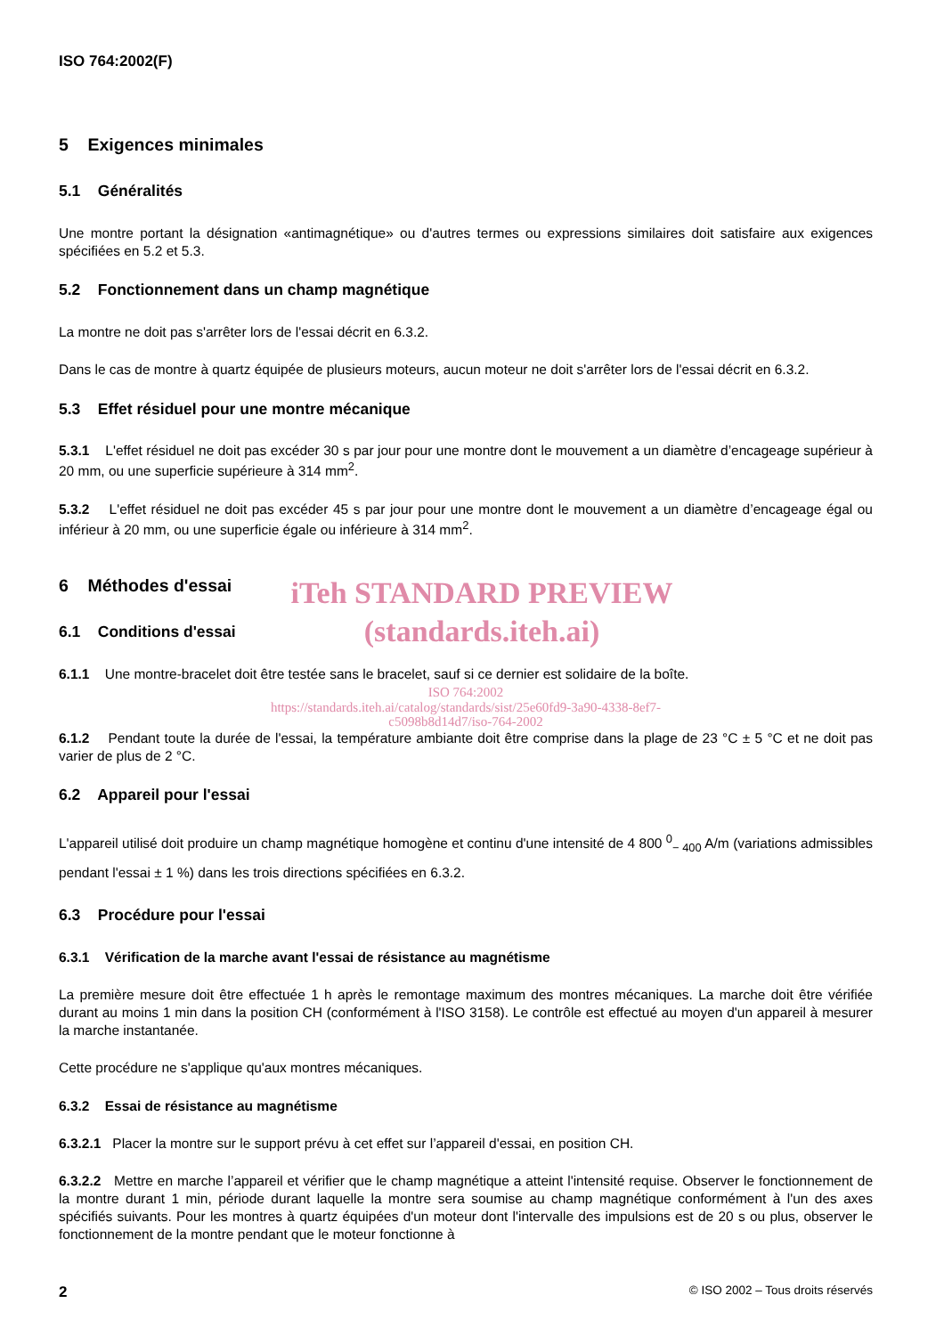ISO 764:2002(F)
5 Exigences minimales
5.1 Généralités
Une montre portant la désignation «antimagnétique» ou d'autres termes ou expressions similaires doit satisfaire aux exigences spécifiées en 5.2 et 5.3.
5.2 Fonctionnement dans un champ magnétique
La montre ne doit pas s'arrêter lors de l'essai décrit en 6.3.2.
Dans le cas de montre à quartz équipée de plusieurs moteurs, aucun moteur ne doit s'arrêter lors de l'essai décrit en 6.3.2.
5.3 Effet résiduel pour une montre mécanique
5.3.1 L'effet résiduel ne doit pas excéder 30 s par jour pour une montre dont le mouvement a un diamètre d’encageage supérieur à 20 mm, ou une superficie supérieure à 314 mm<sup>2</sup>.
5.3.2 L'effet résiduel ne doit pas excéder 45 s par jour pour une montre dont le mouvement a un diamètre d’encageage égal ou inférieur à 20 mm, ou une superficie égale ou inférieure à 314 mm<sup>2</sup>.
6 Méthodes d'essai
6.1 Conditions d'essai
iTeh STANDARD PREVIEW
(standards.iteh.ai)
6.1.1 Une montre-bracelet doit être testée sans le bracelet, sauf si ce dernier est solidaire de la boîte.
ISO 764:2002
https://standards.iteh.ai/catalog/standards/sist/25e60fd9-3a90-4338-8ef7-
c5098b8d14d7/iso-764-2002
6.1.2 Pendant toute la durée de l'essai, la température ambiante doit être comprise dans la plage de 23 °C ± 5 °C et ne doit pas varier de plus de 2 °C.
6.2 Appareil pour l'essai
L'appareil utilisé doit produire un champ magnétique homogène et continu d'une intensité de 4 800 <sup>0</sup><sub>− 400</sub> A/m (variations admissibles pendant l'essai ± 1 %) dans les trois directions spécifiées en 6.3.2.
6.3 Procédure pour l'essai
6.3.1 Vérification de la marche avant l'essai de résistance au magnétisme
La première mesure doit être effectuée 1 h après le remontage maximum des montres mécaniques. La marche doit être vérifiée durant au moins 1 min dans la position CH (conformément à l'ISO 3158). Le contrôle est effectué au moyen d'un appareil à mesurer la marche instantanée.
Cette procédure ne s'applique qu'aux montres mécaniques.
6.3.2 Essai de résistance au magnétisme
6.3.2.1 Placer la montre sur le support prévu à cet effet sur l’appareil d'essai, en position CH.
6.3.2.2 Mettre en marche l’appareil et vérifier que le champ magnétique a atteint l'intensité requise. Observer le fonctionnement de la montre durant 1 min, période durant laquelle la montre sera soumise au champ magnétique conformément à l'un des axes spécifiés suivants. Pour les montres à quartz équipées d'un moteur dont l'intervalle des impulsions est de 20 s ou plus, observer le fonctionnement de la montre pendant que le moteur fonctionne à
2 © ISO 2002 – Tous droits réservés